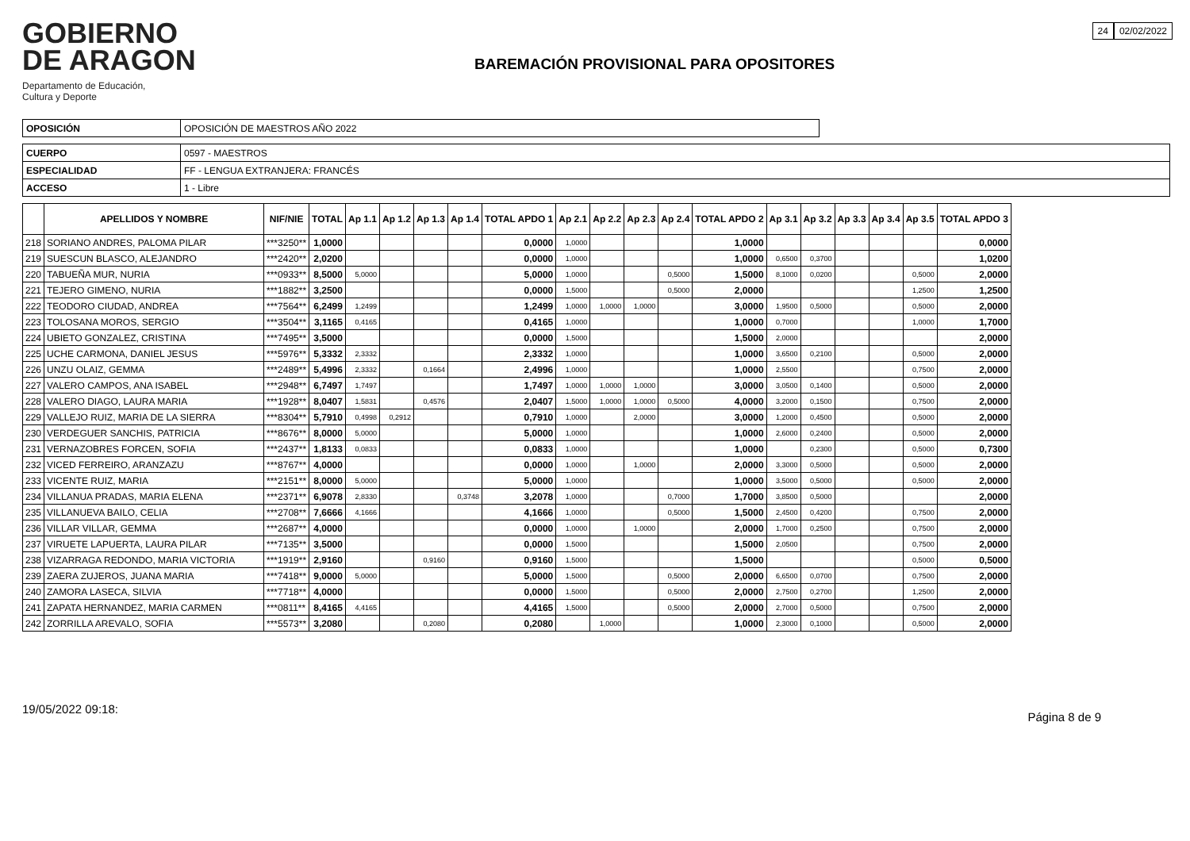GOBIERNO
DE ARAGON
Departamento de Educación,
Cultura y Deporte
BAREMACIÓN PROVISIONAL PARA OPOSITORES
24 02/02/2022
| OPOSICIÓN | OPOSICIÓN DE MAESTROS AÑO 2022 |
| CUERPO | 0597 - MAESTROS |
| ESPECIALIDAD | FF - LENGUA EXTRANJERA: FRANCÉS |
| ACCESO | 1 - Libre |
| | APELLIDOS Y NOMBRE | NIF/NIE | TOTAL | Ap 1.1 | Ap 1.2 | Ap 1.3 | Ap 1.4 | TOTAL APDO 1 | Ap 2.1 | Ap 2.2 | Ap 2.3 | Ap 2.4 | TOTAL APDO 2 | Ap 3.1 | Ap 3.2 | Ap 3.3 | Ap 3.4 | Ap 3.5 | TOTAL APDO 3 |
| --- | --- | --- | --- | --- | --- | --- | --- | --- | --- | --- | --- | --- | --- | --- | --- | --- | --- | --- | --- |
| 218 | SORIANO ANDRES, PALOMA PILAR | ***3250** | 1,0000 | | | | | 0,0000 | 1,0000 | | | | 1,0000 | | | | | | 0,0000 |
| 219 | SUESCUN BLASCO, ALEJANDRO | ***2420** | 2,0200 | | | | | 0,0000 | 1,0000 | | | | 1,0000 | 0,6500 | 0,3700 | | | | 1,0200 |
| 220 | TABUEÑA MUR, NURIA | ***0933** | 8,5000 | 5,0000 | | | | 5,0000 | 1,0000 | | | 0,5000 | 1,5000 | 8,1000 | 0,0200 | | | 0,5000 | 2,0000 |
| 221 | TEJERO GIMENO, NURIA | ***1882** | 3,2500 | | | | | 0,0000 | 1,5000 | | | 0,5000 | 2,0000 | | | | | 1,2500 | 1,2500 |
| 222 | TEODORO CIUDAD, ANDREA | ***7564** | 6,2499 | 1,2499 | | | | 1,2499 | 1,0000 | 1,0000 | 1,0000 | | 3,0000 | 1,9500 | 0,5000 | | | 0,5000 | 2,0000 |
| 223 | TOLOSANA MOROS, SERGIO | ***3504** | 3,1165 | 0,4165 | | | | 0,4165 | 1,0000 | | | | 1,0000 | 0,7000 | | | | 1,0000 | 1,7000 |
| 224 | UBIETO GONZALEZ, CRISTINA | ***7495** | 3,5000 | | | | | 0,0000 | 1,5000 | | | | 1,5000 | 2,0000 | | | | | 2,0000 |
| 225 | UCHE CARMONA, DANIEL JESUS | ***5976** | 5,3332 | 2,3332 | | | | 2,3332 | 1,0000 | | | | 1,0000 | 3,6500 | 0,2100 | | | 0,5000 | 2,0000 |
| 226 | UNZU OLAIZ, GEMMA | ***2489** | 5,4996 | 2,3332 | | 0,1664 | | 2,4996 | 1,0000 | | | | 1,0000 | 2,5500 | | | | 0,7500 | 2,0000 |
| 227 | VALERO CAMPOS, ANA ISABEL | ***2948** | 6,7497 | 1,7497 | | | | 1,7497 | 1,0000 | 1,0000 | 1,0000 | | 3,0000 | 3,0500 | 0,1400 | | | 0,5000 | 2,0000 |
| 228 | VALERO DIAGO, LAURA MARIA | ***1928** | 8,0407 | 1,5831 | | 0,4576 | | 2,0407 | 1,5000 | 1,0000 | 1,0000 | 0,5000 | 4,0000 | 3,2000 | 0,1500 | | | 0,7500 | 2,0000 |
| 229 | VALLEJO RUIZ, MARIA DE LA SIERRA | ***8304** | 5,7910 | 0,4998 | 0,2912 | | | 0,7910 | 1,0000 | | 2,0000 | | 3,0000 | 1,2000 | 0,4500 | | | 0,5000 | 2,0000 |
| 230 | VERDEGUER SANCHIS, PATRICIA | ***8676** | 8,0000 | 5,0000 | | | | 5,0000 | 1,0000 | | | | 1,0000 | 2,6000 | 0,2400 | | | 0,5000 | 2,0000 |
| 231 | VERNAZOBRES FORCEN, SOFIA | ***2437** | 1,8133 | 0,0833 | | | | 0,0833 | 1,0000 | | | | 1,0000 | | 0,2300 | | | 0,5000 | 0,7300 |
| 232 | VICED FERREIRO, ARANZAZU | ***8767** | 4,0000 | | | | | 0,0000 | 1,0000 | | 1,0000 | | 2,0000 | 3,3000 | 0,5000 | | | 0,5000 | 2,0000 |
| 233 | VICENTE RUIZ, MARIA | ***2151** | 8,0000 | 5,0000 | | | | 5,0000 | 1,0000 | | | | 1,0000 | 3,5000 | 0,5000 | | | 0,5000 | 2,0000 |
| 234 | VILLANUA PRADAS, MARIA ELENA | ***2371** | 6,9078 | 2,8330 | | | 0,3748 | 3,2078 | 1,0000 | | | 0,7000 | 1,7000 | 3,8500 | 0,5000 | | | | 2,0000 |
| 235 | VILLANUEVA BAILO, CELIA | ***2708** | 7,6666 | 4,1666 | | | | 4,1666 | 1,0000 | | | 0,5000 | 1,5000 | 2,4500 | 0,4200 | | | 0,7500 | 2,0000 |
| 236 | VILLAR VILLAR, GEMMA | ***2687** | 4,0000 | | | | | 0,0000 | 1,0000 | | 1,0000 | | 2,0000 | 1,7000 | 0,2500 | | | 0,7500 | 2,0000 |
| 237 | VIRUETE LAPUERTA, LAURA PILAR | ***7135** | 3,5000 | | | | | 0,0000 | 1,5000 | | | | 1,5000 | 2,0500 | | | | 0,7500 | 2,0000 |
| 238 | VIZARRAGA REDONDO, MARIA VICTORIA | ***1919** | 2,9160 | | | 0,9160 | | 0,9160 | 1,5000 | | | | 1,5000 | | | | | 0,5000 | 0,5000 |
| 239 | ZAERA ZUJEROS, JUANA MARIA | ***7418** | 9,0000 | 5,0000 | | | | 5,0000 | 1,5000 | | | 0,5000 | 2,0000 | 6,6500 | 0,0700 | | | 0,7500 | 2,0000 |
| 240 | ZAMORA LASECA, SILVIA | ***7718** | 4,0000 | | | | | 0,0000 | 1,5000 | | | 0,5000 | 2,0000 | 2,7500 | 0,2700 | | | 1,2500 | 2,0000 |
| 241 | ZAPATA HERNANDEZ, MARIA CARMEN | ***0811** | 8,4165 | 4,4165 | | | | 4,4165 | 1,5000 | | | 0,5000 | 2,0000 | 2,7000 | 0,5000 | | | 0,7500 | 2,0000 |
| 242 | ZORRILLA AREVALO, SOFIA | ***5573** | 3,2080 | | | 0,2080 | | 0,2080 | | 1,0000 | | | 1,0000 | 2,3000 | 0,1000 | | | 0,5000 | 2,0000 |
19/05/2022 09:18:
Página 8 de 9